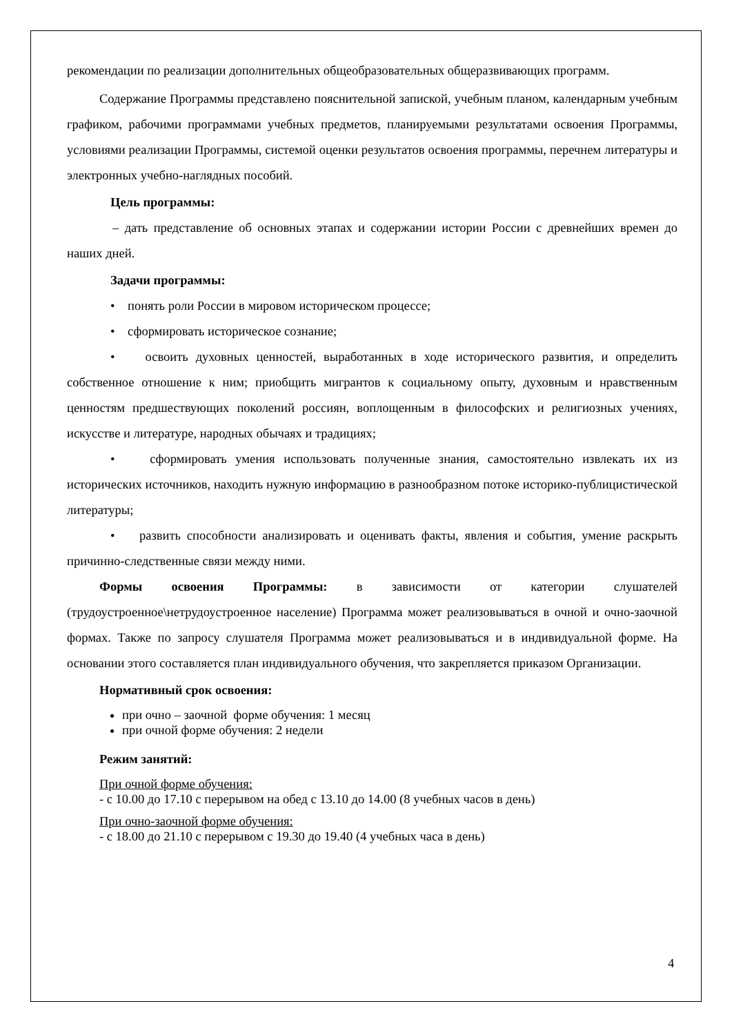рекомендации по реализации дополнительных общеобразовательных общеразвивающих программ.
Содержание Программы представлено пояснительной запиской, учебным планом, календарным учебным графиком, рабочими программами учебных предметов, планируемыми результатами освоения Программы, условиями реализации Программы, системой оценки результатов освоения программы, перечнем литературы и электронных учебно-наглядных пособий.
Цель программы:
– дать представление об основных этапах и содержании истории России с древнейших времен до наших дней.
Задачи программы:
• понять роли России в мировом историческом процессе;
• сформировать историческое сознание;
• освоить духовных ценностей, выработанных в ходе исторического развития, и определить собственное отношение к ним; приобщить мигрантов к социальному опыту, духовным и нравственным ценностям предшествующих поколений россиян, воплощенным в философских и религиозных учениях, искусстве и литературе, народных обычаях и традициях;
• сформировать умения использовать полученные знания, самостоятельно извлекать их из исторических источников, находить нужную информацию в разнообразном потоке историко-публицистической литературы;
• развить способности анализировать и оценивать факты, явления и события, умение раскрыть причинно-следственные связи между ними.
Формы освоения Программы: в зависимости от категории слушателей (трудоустроенное\нетрудоустроенное население) Программа может реализовываться в очной и очно-заочной формах. Также по запросу слушателя Программа может реализовываться и в индивидуальной форме. На основании этого составляется план индивидуального обучения, что закрепляется приказом Организации.
Нормативный срок освоения:
при очно – заочной форме обучения: 1 месяц
при очной форме обучения: 2 недели
Режим занятий:
При очной форме обучения:
- с 10.00 до 17.10 с перерывом на обед с 13.10 до 14.00 (8 учебных часов в день)
При очно-заочной форме обучения:
- с 18.00 до 21.10 с перерывом с 19.30 до 19.40 (4 учебных часа в день)
4